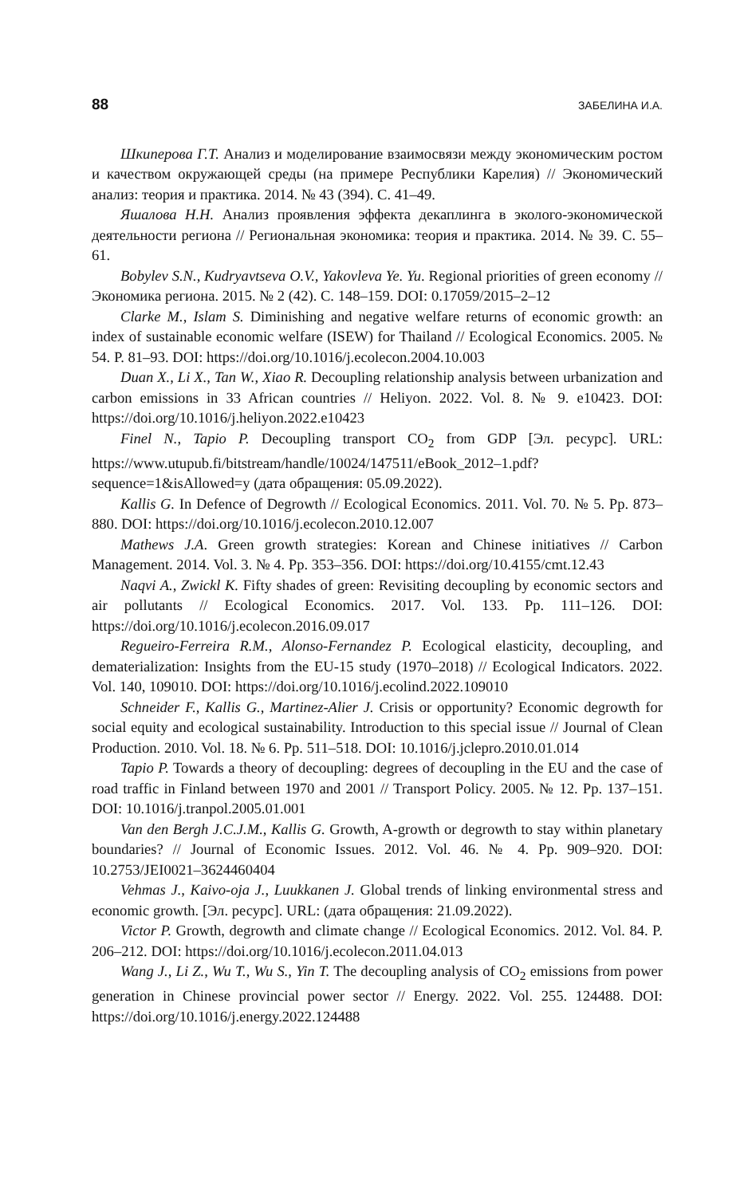88 ЗАБЕЛИНА И.А.
Шкиперова Г.Т. Анализ и моделирование взаимосвязи между экономическим ростом и качеством окружающей среды (на примере Республики Карелия) // Экономический анализ: теория и практика. 2014. № 43 (394). С. 41–49.
Яшалова Н.Н. Анализ проявления эффекта декаплинга в эколого-экономической деятельности региона // Региональная экономика: теория и практика. 2014. № 39. С. 55–61.
Bobylev S.N., Kudryavtseva O.V., Yakovleva Ye. Yu. Regional priorities of green economy // Экономика региона. 2015. № 2 (42). С. 148–159. DOI: 0.17059/2015–2–12
Clarke M., Islam S. Diminishing and negative welfare returns of economic growth: an index of sustainable economic welfare (ISEW) for Thailand // Ecological Economics. 2005. № 54. P. 81–93. DOI: https://doi.org/10.1016/j.ecolecon.2004.10.003
Duan X., Li X., Tan W., Xiao R. Decoupling relationship analysis between urbanization and carbon emissions in 33 African countries // Heliyon. 2022. Vol. 8. № 9. e10423. DOI: https://doi.org/10.1016/j.heliyon.2022.e10423
Finel N., Tapio P. Decoupling transport CO<sub>2</sub> from GDP [Эл. ресурс]. URL: https://www.utupub.fi/bitstream/handle/10024/147511/eBook_2012–1.pdf?sequence=1&isAllowed=y (дата обращения: 05.09.2022).
Kallis G. In Defence of Degrowth // Ecological Economics. 2011. Vol. 70. № 5. Pp. 873–880. DOI: https://doi.org/10.1016/j.ecolecon.2010.12.007
Mathews J.A. Green growth strategies: Korean and Chinese initiatives // Carbon Management. 2014. Vol. 3. № 4. Pp. 353–356. DOI: https://doi.org/10.4155/cmt.12.43
Naqvi A., Zwickl K. Fifty shades of green: Revisiting decoupling by economic sectors and air pollutants // Ecological Economics. 2017. Vol. 133. Pp. 111–126. DOI: https://doi.org/10.1016/j.ecolecon.2016.09.017
Regueiro-Ferreira R.M., Alonso-Fernandez P. Ecological elasticity, decoupling, and dematerialization: Insights from the EU-15 study (1970–2018) // Ecological Indicators. 2022. Vol. 140, 109010. DOI: https://doi.org/10.1016/j.ecolind.2022.109010
Schneider F., Kallis G., Martinez-Alier J. Crisis or opportunity? Economic degrowth for social equity and ecological sustainability. Introduction to this special issue // Journal of Clean Production. 2010. Vol. 18. № 6. Pp. 511–518. DOI: 10.1016/j.jclepro.2010.01.014
Tapio P. Towards a theory of decoupling: degrees of decoupling in the EU and the case of road traffic in Finland between 1970 and 2001 // Transport Policy. 2005. № 12. Pp. 137–151. DOI: 10.1016/j.tranpol.2005.01.001
Van den Bergh J.C.J.M., Kallis G. Growth, A-growth or degrowth to stay within planetary boundaries? // Journal of Economic Issues. 2012. Vol. 46. № 4. Pp. 909–920. DOI: 10.2753/JEI0021–3624460404
Vehmas J., Kaivo-oja J., Luukkanen J. Global trends of linking environmental stress and economic growth. [Эл. ресурс]. URL: (дата обращения: 21.09.2022).
Victor P. Growth, degrowth and climate change // Ecological Economics. 2012. Vol. 84. P. 206–212. DOI: https://doi.org/10.1016/j.ecolecon.2011.04.013
Wang J., Li Z., Wu T., Wu S., Yin T. The decoupling analysis of CO<sub>2</sub> emissions from power generation in Chinese provincial power sector // Energy. 2022. Vol. 255. 124488. DOI: https://doi.org/10.1016/j.energy.2022.124488